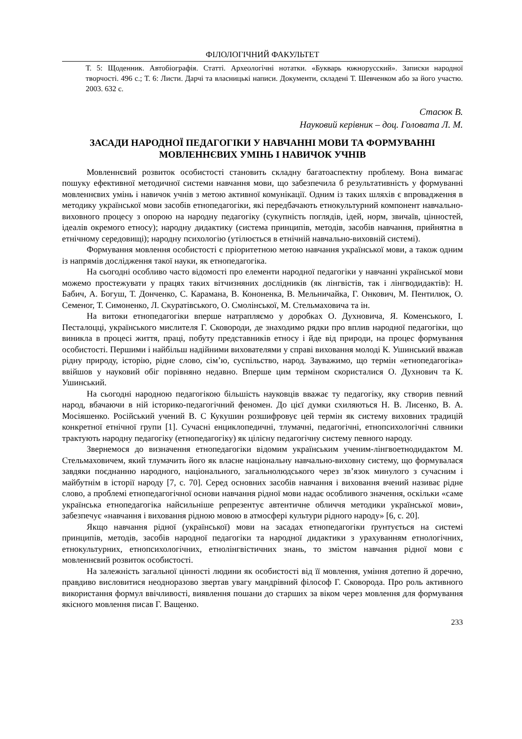ФІЛОЛОГІЧНИЙ ФАКУЛЬТЕТ
Т. 5: Щоденник. Автобіографія. Статті. Археологічні нотатки. «Букварь южнорусский». Записки народної творчості. 496 с.; Т. 6: Листи. Дарчі та власницькі написи. Документи, складені Т. Шевченком або за його участю. 2003. 632 с.
Стасюк В.
Науковий керівник – доц. Головата Л. М.
ЗАСАДИ НАРОДНОЇ ПЕДАГОГІКИ У НАВЧАННІ МОВИ ТА ФОРМУВАННІ МОВЛЕННЄВИХ УМІНЬ І НАВИЧОК УЧНІВ
Мовленнєвий розвиток особистості становить складну багатоаспектну проблему. Вона вимагає пошуку ефективної методичної системи навчання мови, що забезпечила б результативність у формуванні мовленнєвих умінь і навичок учнів з метою активної комунікації. Одним із таких шляхів є впровадження в методику української мови засобів етнопедагогіки, які передбачають етнокультурний компонент навчально-виховного процесу з опорою на народну педагогіку (сукупність поглядів, ідей, норм, звичаїв, цінностей, ідеалів окремого етносу); народну дидактику (система принципів, методів, засобів навчання, прийнятна в етнічному середовищі); народну психологію (утілюється в етнічній навчально-виховній системі).
Формування мовлення особистості є пріоритетною метою навчання української мови, а також одним із напрямів дослідження такої науки, як етнопедагогіка.
На сьогодні особливо часто відомості про елементи народної педагогіки у навчанні української мови можемо простежувати у працях таких вітчизняних дослідників (як лінгвістів, так і лінгводидактів): Н. Бабич, А. Богуш, Т. Донченко, С. Карамана, В. Кононенка, В. Мельничайка, Г. Онкович, М. Пентилюк, О. Семеног, Т. Симоненко, Л. Скуратівського, О. Смолінської, М. Стельмаховича та ін.
На витоки етнопедагогіки вперше натрапляємо у доробках О. Духновича, Я. Коменського, І. Песталоцці, українського мислителя Г. Сковороди, де знаходимо рядки про вплив народної педагогіки, що виникла в процесі життя, праці, побуту представників етносу і йде від природи, на процес формування особистості. Першими і найбільш надійними вихователями у справі виховання молоді К. Ушинський вважав рідну природу, історію, рідне слово, сім’ю, суспільство, народ. Зауважимо, що термін «етнопедагогіка» ввійшов у науковий обіг порівняно недавно. Вперше цим терміном скористалися О. Духнович та К. Ушинський.
На сьогодні народною педагогікою більшість науковців вважає ту педагогіку, яку створив певний народ, вбачаючи в ній історико-педагогічний феномен. До цієї думки схиляються Н. В. Лисенко, В. А. Мосіяшенко. Російський учений В. С Кукушин розшифровує цей термін як систему виховних традицій конкретної етнічної групи [1]. Сучасні енциклопедичні, тлумачні, педагогічні, етнопсихологічні слвники трактують народну педагогіку (етнопедагогіку) як цілісну педагогічну систему певного народу.
Звернемося до визначення етнопедагогіки відомим українським ученим-лінгвоетнодидактом М. Стельмаховичем, який тлумачить його як власне національну навчально-виховну систему, що формувалася завдяки поєднанню народного, національного, загальнолюдського через зв’язок минулого з сучасним і майбутнім в історії народу [7, с. 70]. Серед основних засобів навчання і виховання вчений називає рідне слово, а проблемі етнопедагогічної основи навчання рідної мови надає особливого значення, оскільки «саме українська етнопедагогіка найсильніше репрезентує автентичне обличчя методики української мови», забезпечує «навчання і виховання рідною мовою в атмосфері культури рідного народу» [6, с. 20].
Якщо навчання рідної (української) мови на засадах етнопедагогіки ґрунтується на системі принципів, методів, засобів народної педагогіки та народної дидактики з урахуванням етнологічних, етнокультурних, етнопсихологічних, етнолінгвістичних знань, то змістом навчання рідної мови є мовленнєвий розвиток особистості.
На залежність загальної цінності людини як особистості від її мовлення, уміння дотепно й доречно, правдиво висловитися неодноразово звертав увагу мандрівний філософ Г. Сковорода. Про роль активного використання формул ввічливості, виявлення пошани до старших за віком через мовлення для формування якісного мовлення писав Г. Ващенко.
233